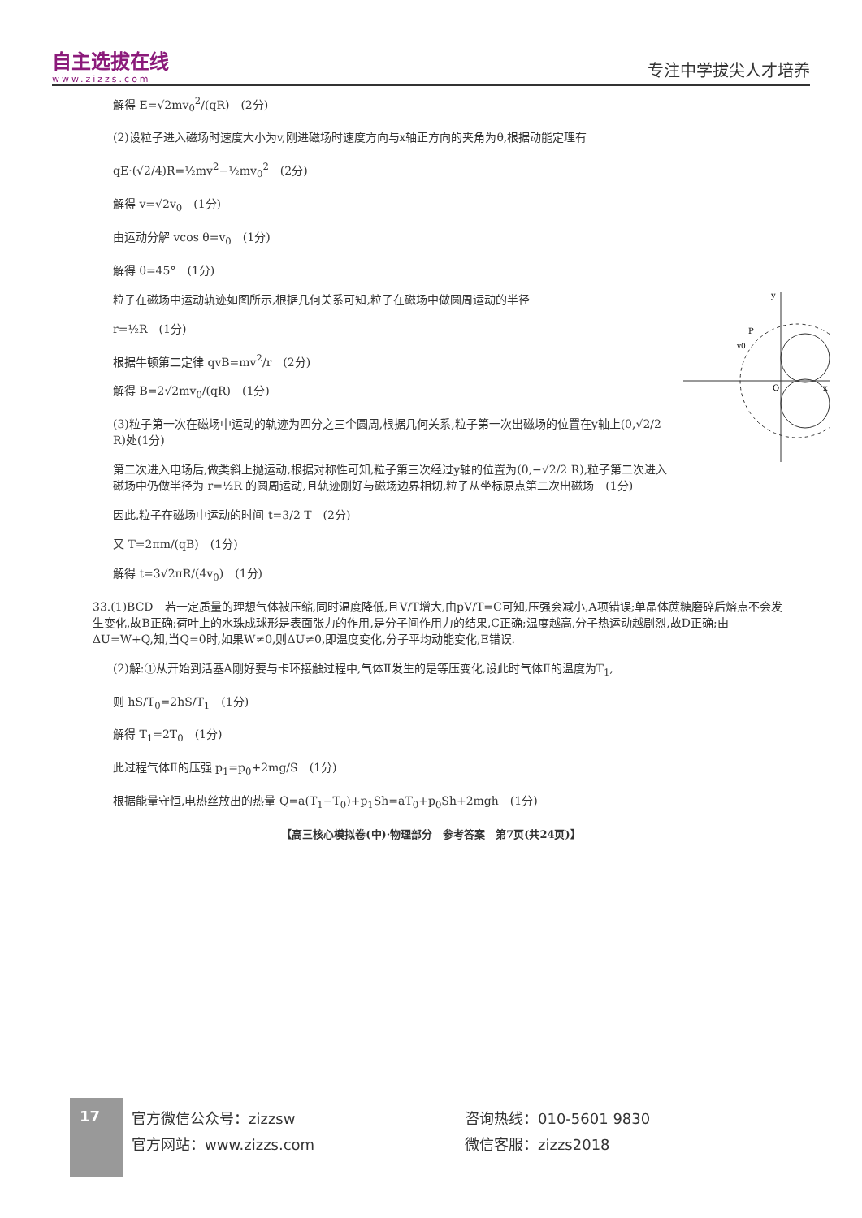自主选拔在线
www.zizzs.com
专注中学拔尖人才培养
解得 E=√2mv<sub>0</sub><sup>2</sup>/(qR)　(2分)
(2)设粒子进入磁场时速度大小为v,刚进磁场时速度方向与x轴正方向的夹角为θ,根据动能定理有
qE·(√2/4)R=½mv<sup>2</sup>−½mv<sub>0</sub><sup>2</sup>　(2分)
解得 v=√2v<sub>0</sub>　(1分)
由运动分解 vcos θ=v<sub>0</sub>　(1分)
解得 θ=45°　(1分)
y
x
O
P
v0
粒子在磁场中运动轨迹如图所示,根据几何关系可知,粒子在磁场中做圆周运动的半径
r=½R　(1分)
根据牛顿第二定律 qvB=mv<sup>2</sup>/r　(2分)
解得 B=2√2mv<sub>0</sub>/(qR)　(1分)
(3)粒子第一次在磁场中运动的轨迹为四分之三个圆周,根据几何关系,粒子第一次出磁场的位置在y轴上(0,√2/2 R)处(1分)
第二次进入电场后,做类斜上抛运动,根据对称性可知,粒子第三次经过y轴的位置为(0,−√2/2 R),粒子第二次进入磁场中仍做半径为 r=½R 的圆周运动,且轨迹刚好与磁场边界相切,粒子从坐标原点第二次出磁场　(1分)
因此,粒子在磁场中运动的时间 t=3/2 T　(2分)
又 T=2πm/(qB)　(1分)
解得 t=3√2πR/(4v<sub>0</sub>)　(1分)
33.(1)BCD　若一定质量的理想气体被压缩,同时温度降低,且V/T增大,由pV/T=C可知,压强会减小,A项错误;单晶体蔗糖磨碎后熔点不会发生变化,故B正确;荷叶上的水珠成球形是表面张力的作用,是分子间作用力的结果,C正确;温度越高,分子热运动越剧烈,故D正确;由ΔU=W+Q,知,当Q=0时,如果W≠0,则ΔU≠0,即温度变化,分子平均动能变化,E错误.
(2)解:①从开始到活塞A刚好要与卡环接触过程中,气体Ⅱ发生的是等压变化,设此时气体Ⅱ的温度为T<sub>1</sub>,
则 hS/T<sub>0</sub>=2hS/T<sub>1</sub>　(1分)
解得 T<sub>1</sub>=2T<sub>0</sub>　(1分)
此过程气体Ⅱ的压强 p<sub>1</sub>=p<sub>0</sub>+2mg/S　(1分)
根据能量守恒,电热丝放出的热量 Q=a(T<sub>1</sub>−T<sub>0</sub>)+p<sub>1</sub>Sh=aT<sub>0</sub>+p<sub>0</sub>Sh+2mgh　(1分)
【高三核心模拟卷(中)·物理部分　参考答案　第7页(共24页)】
17
官方微信公众号：zizzsw
官方网站：www.zizzs.com
咨询热线：010-5601 9830
微信客服：zizzs2018